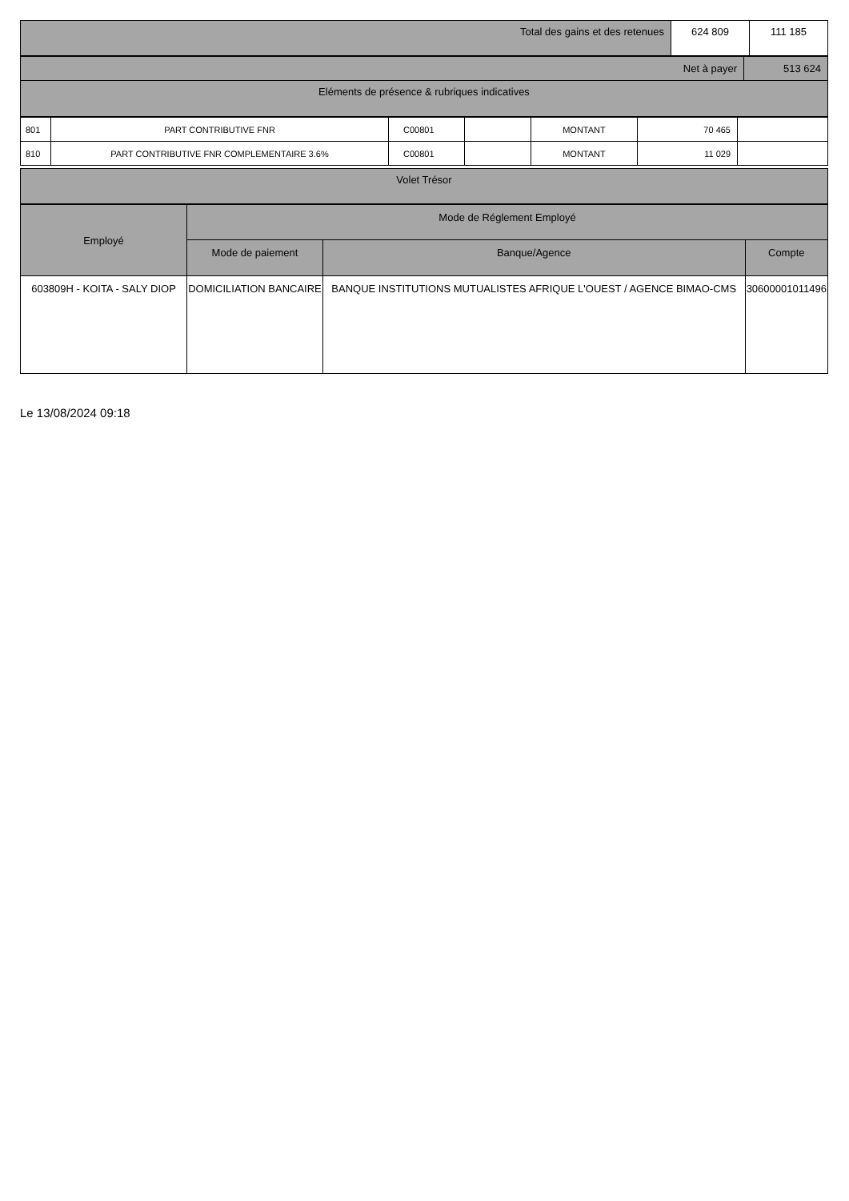| Total des gains et des retenues | 624 809 | 111 185 |
| Net à payer | 513 624 |
| Eléments de présence & rubriques indicatives | |
| 801 | PART CONTRIBUTIVE FNR | C00801 | | MONTANT | 70 465 | |
| 810 | PART CONTRIBUTIVE FNR COMPLEMENTAIRE 3.6% | C00801 | | MONTANT | 11 029 | |
| Volet Trésor |
| Employé | Mode de Réglement Employé | | |
| --- | --- | --- | --- |
| | Mode de paiement | Banque/Agence | Compte |
| 603809H - KOITA - SALY DIOP | DOMICILIATION BANCAIRE | BANQUE INSTITUTIONS MUTUALISTES AFRIQUE L'OUEST / AGENCE BIMAO-CMS | 30600001011496 |
Le 13/08/2024 09:18